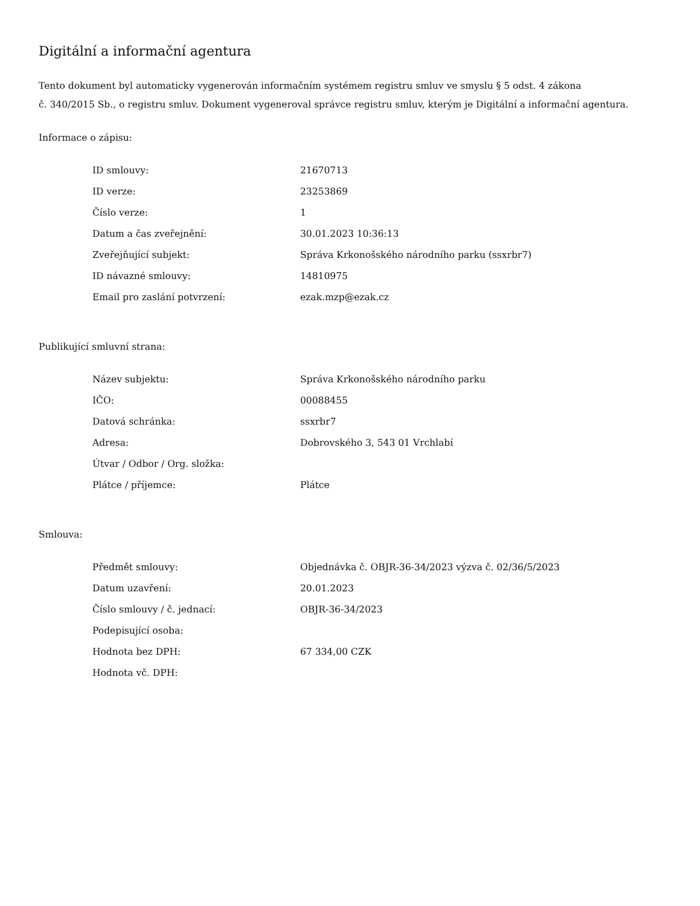Digitální a informační agentura
Tento dokument byl automaticky vygenerován informačním systémem registru smluv ve smyslu § 5 odst. 4 zákona
č. 340/2015 Sb., o registru smluv. Dokument vygeneroval správce registru smluv, kterým je Digitální a informační agentura.
Informace o zápisu:
| ID smlouvy: | 21670713 |
| ID verze: | 23253869 |
| Číslo verze: | 1 |
| Datum a čas zveřejnění: | 30.01.2023 10:36:13 |
| Zveřejňující subjekt: | Správa Krkonošského národního parku (ssxrbr7) |
| ID návazné smlouvy: | 14810975 |
| Email pro zaslání potvrzení: | ezak.mzp@ezak.cz |
Publikující smluvní strana:
| Název subjektu: | Správa Krkonošského národního parku |
| IČO: | 00088455 |
| Datová schránka: | ssxrbr7 |
| Adresa: | Dobrovského 3, 543 01 Vrchlabí |
| Útvar / Odbor / Org. složka: | |
| Plátce / příjemce: | Plátce |
Smlouva:
| Předmět smlouvy: | Objednávka č. OBJR-36-34/2023 výzva č. 02/36/5/2023 |
| Datum uzavření: | 20.01.2023 |
| Číslo smlouvy / č. jednací: | OBJR-36-34/2023 |
| Podepisující osoba: | |
| Hodnota bez DPH: | 67 334,00 CZK |
| Hodnota vč. DPH: | |